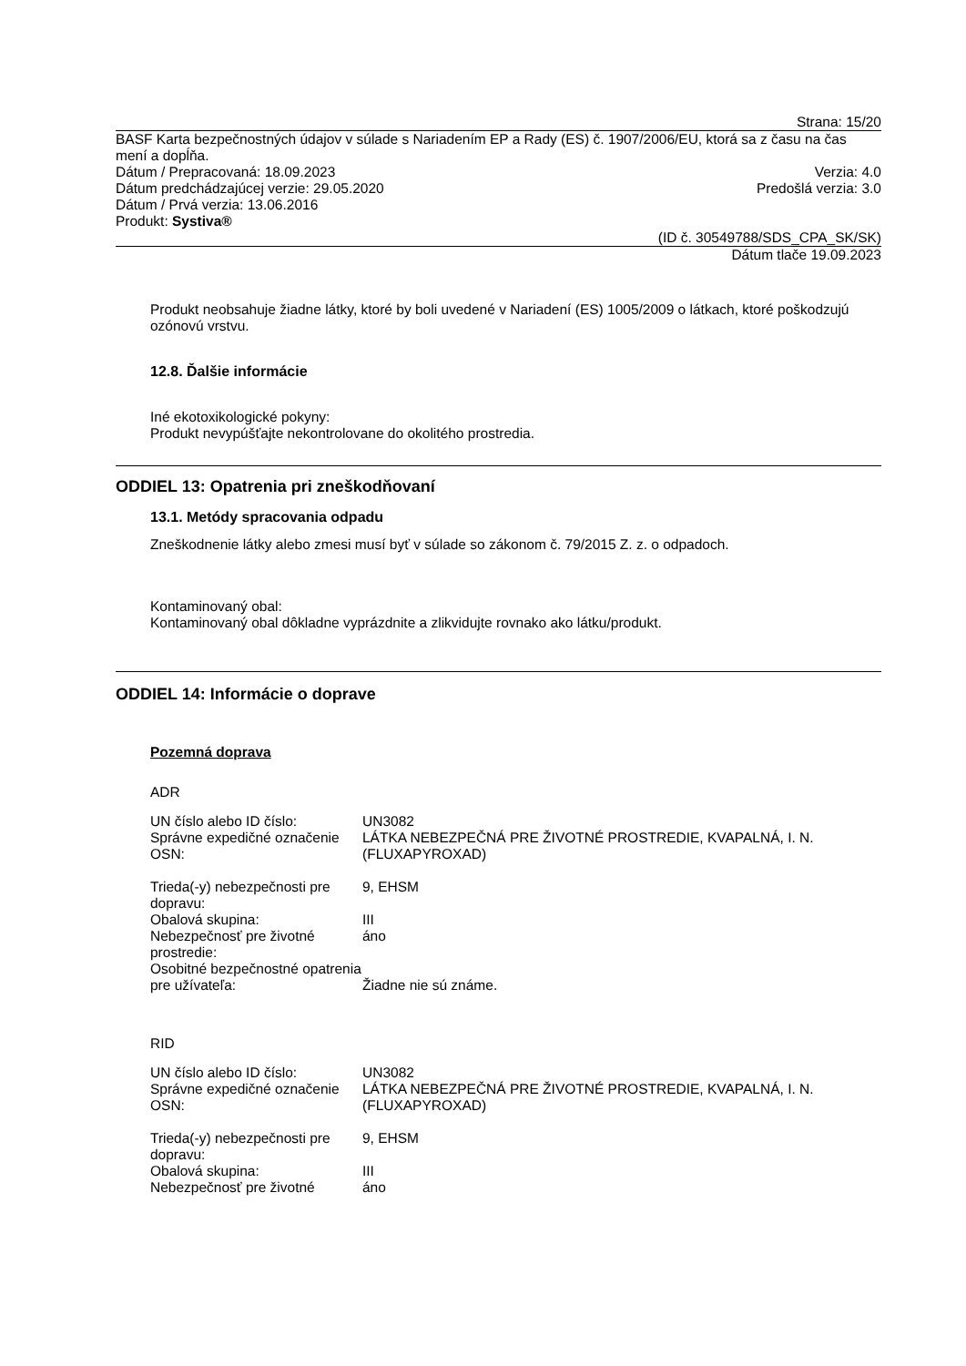Strana: 15/20
BASF Karta bezpečnostných údajov v súlade s Nariadením EP a Rady (ES) č. 1907/2006/EU, ktorá sa z času na čas mení a dopĺňa.
Dátum / Prepracovaná: 18.09.2023 Verzia: 4.0
Dátum predchádzajúcej verzie: 29.05.2020 Predošlá verzia: 3.0
Dátum / Prvá verzia: 13.06.2016
Produkt: Systiva®
(ID č. 30549788/SDS_CPA_SK/SK)
Dátum tlače 19.09.2023
Produkt neobsahuje žiadne látky, ktoré by boli uvedené v Nariadení (ES) 1005/2009 o látkach, ktoré poškodzujú ozónovú vrstvu.
12.8. Ďalšie informácie
Iné ekotoxikologické pokyny:
Produkt nevypúšťajte nekontrolovane do okolitého prostredia.
ODDIEL 13: Opatrenia pri zneškodňovaní
13.1. Metódy spracovania odpadu
Zneškodnenie látky alebo zmesi musí byť v súlade so zákonom č. 79/2015 Z. z. o odpadoch.
Kontaminovaný obal:
Kontaminovaný obal dôkladne vyprázdnite a zlikvidujte rovnako ako látku/produkt.
ODDIEL 14: Informácie o doprave
Pozemná doprava
ADR
| UN číslo alebo ID číslo: | UN3082 |
| Správne expedičné označenie OSN: | LÁTKA NEBEZPEČNÁ PRE ŽIVOTNÉ PROSTREDIE, KVAPALNÁ, I. N. (FLUXAPYROXAD) |
| Trieda(-y) nebezpečnosti pre dopravu: | 9, EHSM |
| Obalová skupina: | III |
| Nebezpečnosť pre životné prostredie: | áno |
| Osobitné bezpečnostné opatrenia pre užívateľa: | Žiadne nie sú známe. |
RID
| UN číslo alebo ID číslo: | UN3082 |
| Správne expedičné označenie OSN: | LÁTKA NEBEZPEČNÁ PRE ŽIVOTNÉ PROSTREDIE, KVAPALNÁ, I. N. (FLUXAPYROXAD) |
| Trieda(-y) nebezpečnosti pre dopravu: | 9, EHSM |
| Obalová skupina: | III |
| Nebezpečnosť pre životné | áno |